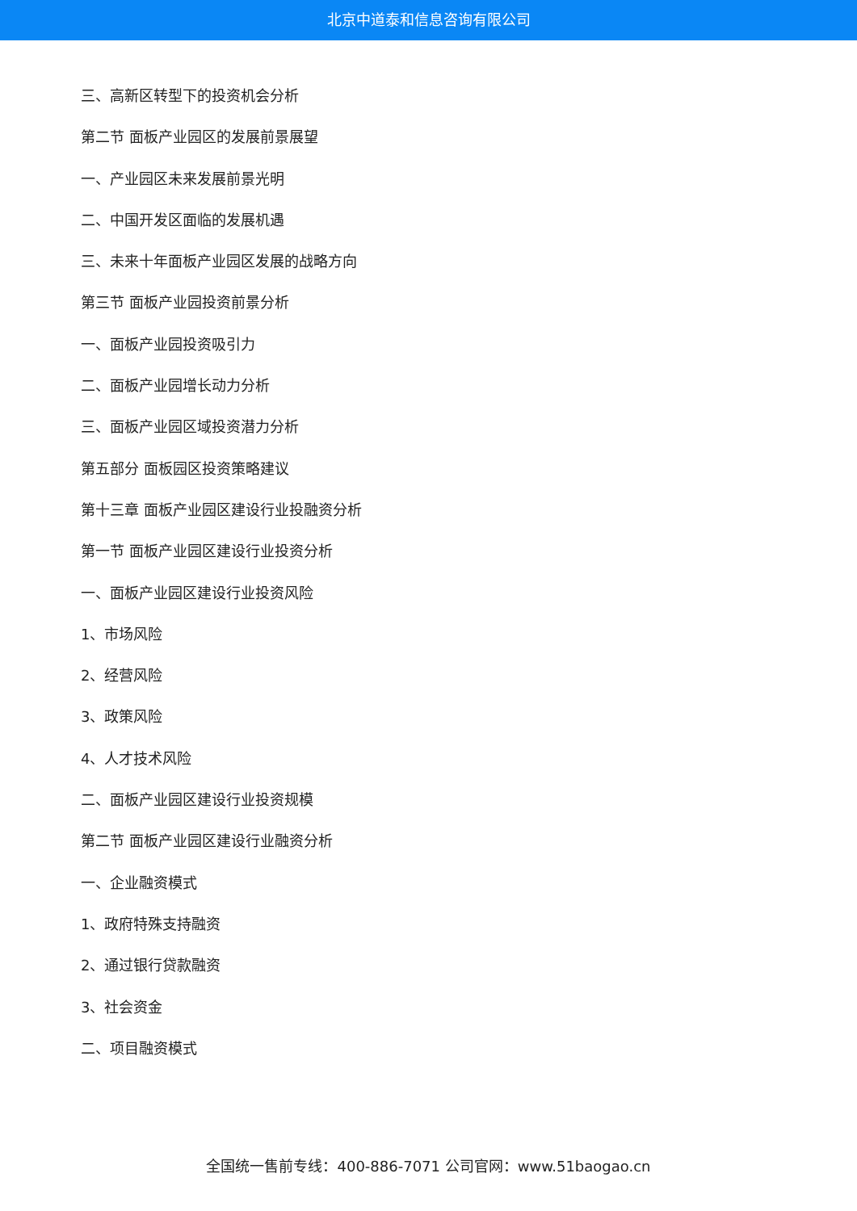北京中道泰和信息咨询有限公司
三、高新区转型下的投资机会分析
第二节 面板产业园区的发展前景展望
一、产业园区未来发展前景光明
二、中国开发区面临的发展机遇
三、未来十年面板产业园区发展的战略方向
第三节 面板产业园投资前景分析
一、面板产业园投资吸引力
二、面板产业园增长动力分析
三、面板产业园区域投资潜力分析
第五部分 面板园区投资策略建议
第十三章 面板产业园区建设行业投融资分析
第一节 面板产业园区建设行业投资分析
一、面板产业园区建设行业投资风险
1、市场风险
2、经营风险
3、政策风险
4、人才技术风险
二、面板产业园区建设行业投资规模
第二节 面板产业园区建设行业融资分析
一、企业融资模式
1、政府特殊支持融资
2、通过银行贷款融资
3、社会资金
二、项目融资模式
全国统一售前专线：400-886-7071 公司官网：www.51baogao.cn